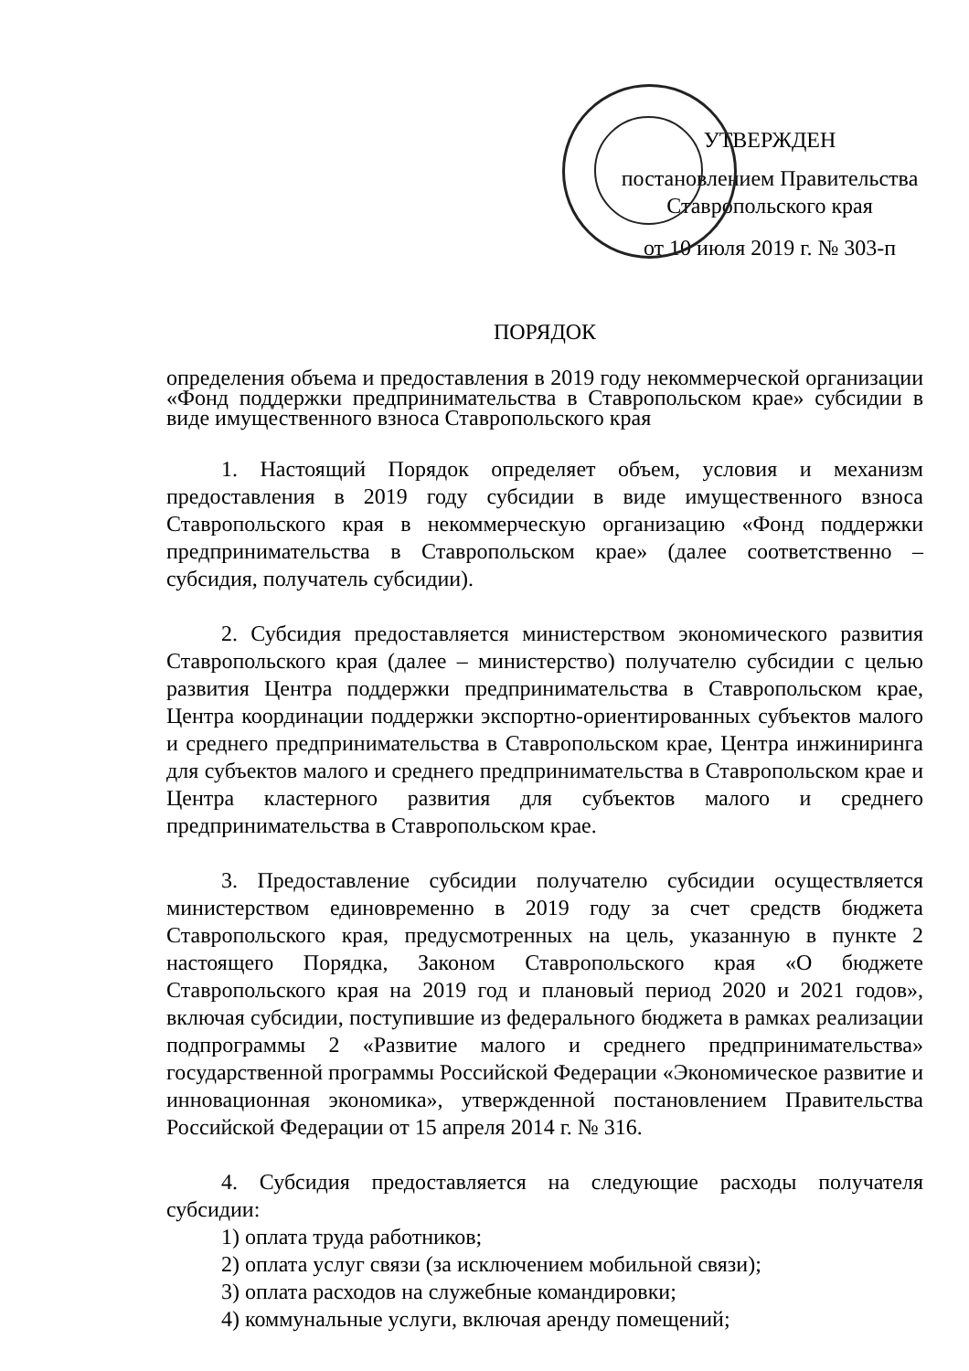УТВЕРЖДЕН
постановлением Правительства
Ставропольского края
от 10 июля 2019 г. № 303-п
ПОРЯДОК
определения объема и предоставления в 2019 году некоммерческой организации «Фонд поддержки предпринимательства в Ставропольском крае» субсидии в виде имущественного взноса Ставропольского края
1. Настоящий Порядок определяет объем, условия и механизм предоставления в 2019 году субсидии в виде имущественного взноса Ставропольского края в некоммерческую организацию «Фонд поддержки предпринимательства в Ставропольском крае» (далее соответственно – субсидия, получатель субсидии).
2. Субсидия предоставляется министерством экономического развития Ставропольского края (далее – министерство) получателю субсидии с целью развития Центра поддержки предпринимательства в Ставропольском крае, Центра координации поддержки экспортно-ориентированных субъектов малого и среднего предпринимательства в Ставропольском крае, Центра инжиниринга для субъектов малого и среднего предпринимательства в Ставропольском крае и Центра кластерного развития для субъектов малого и среднего предпринимательства в Ставропольском крае.
3. Предоставление субсидии получателю субсидии осуществляется министерством единовременно в 2019 году за счет средств бюджета Ставропольского края, предусмотренных на цель, указанную в пункте 2 настоящего Порядка, Законом Ставропольского края «О бюджете Ставропольского края на 2019 год и плановый период 2020 и 2021 годов», включая субсидии, поступившие из федерального бюджета в рамках реализации подпрограммы 2 «Развитие малого и среднего предпринимательства» государственной программы Российской Федерации «Экономическое развитие и инновационная экономика», утвержденной постановлением Правительства Российской Федерации от 15 апреля 2014 г. № 316.
4. Субсидия предоставляется на следующие расходы получателя субсидии:
1) оплата труда работников;
2) оплата услуг связи (за исключением мобильной связи);
3) оплата расходов на служебные командировки;
4) коммунальные услуги, включая аренду помещений;